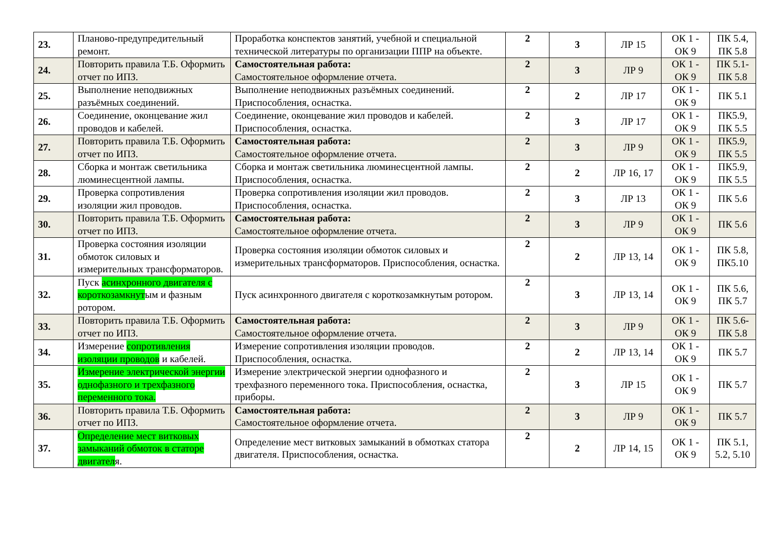| 23. | Планово-предупредительный ремонт. | Проработка конспектов занятий, учебной и специальной технической литературы по организации ППР на объекте. | 2 | 3 | ЛР 15 | ОК 1 - ОК 9 | ПК 5.4, ПК 5.8 |
| 24. | Повторить правила Т.Б. Оформить отчет по ИПЗ. | Самостоятельная работа: Самостоятельное оформление отчета. | 2 | 3 | ЛР 9 | ОК 1 - ОК 9 | ПК 5.1- ПК 5.8 |
| 25. | Выполнение неподвижных разъёмных соединений. | Выполнение неподвижных разъёмных соединений. Приспособления, оснастка. | 2 | 2 | ЛР 17 | ОК 1 - ОК 9 | ПК 5.1 |
| 26. | Соединение, оконцевание жил проводов и кабелей. | Соединение, оконцевание жил проводов и кабелей. Приспособления, оснастка. | 2 | 3 | ЛР 17 | ОК 1 - ОК 9 | ПК5.9, ПК 5.5 |
| 27. | Повторить правила Т.Б. Оформить отчет по ИПЗ. | Самостоятельная работа: Самостоятельное оформление отчета. | 2 | 3 | ЛР 9 | ОК 1 - ОК 9 | ПК5.9, ПК 5.5 |
| 28. | Сборка и монтаж светильника люминесцентной лампы. | Сборка и монтаж светильника люминесцентной лампы. Приспособления, оснастка. | 2 | 2 | ЛР 16, 17 | ОК 1 - ОК 9 | ПК5.9, ПК 5.5 |
| 29. | Проверка сопротивления изоляции жил проводов. | Проверка сопротивления изоляции жил проводов. Приспособления, оснастка. | 2 | 3 | ЛР 13 | ОК 1 - ОК 9 | ПК 5.6 |
| 30. | Повторить правила Т.Б. Оформить отчет по ИПЗ. | Самостоятельная работа: Самостоятельное оформление отчета. | 2 | 3 | ЛР 9 | ОК 1 - ОК 9 | ПК 5.6 |
| 31. | Проверка состояния изоляции обмоток силовых и измерительных трансформаторов. | Проверка состояния изоляции обмоток силовых и измерительных трансформаторов. Приспособления, оснастка. | 2 | 2 | ЛР 13, 14 | ОК 1 - ОК 9 | ПК 5.8, ПК5.10 |
| 32. | Пуск асинхронного двигателя с короткозамкнут ым и фазным ротором. | Пуск асинхронного двигателя с короткозамкнутым ротором. | 2 | 3 | ЛР 13, 14 | ОК 1 - ОК 9 | ПК 5.6, ПК 5.7 |
| 33. | Повторить правила Т.Б. Оформить отчет по ИПЗ. | Самостоятельная работа: Самостоятельное оформление отчета. | 2 | 3 | ЛР 9 | ОК 1 - ОК 9 | ПК 5.6- ПК 5.8 |
| 34. | Измерение сопротивления изоляции проводов и кабелей. | Измерение сопротивления изоляции проводов. Приспособления, оснастка. | 2 | 2 | ЛР 13, 14 | ОК 1 - ОК 9 | ПК 5.7 |
| 35. | Измерение электрической энергии однофазного и трехфазного переменного тока. | Измерение электрической энергии однофазного и трехфазного переменного тока. Приспособления, оснастка, приборы. | 2 | 3 | ЛР 15 | ОК 1 - ОК 9 | ПК 5.7 |
| 36. | Повторить правила Т.Б. Оформить отчет по ИПЗ. | Самостоятельная работа: Самостоятельное оформление отчета. | 2 | 3 | ЛР 9 | ОК 1 - ОК 9 | ПК 5.7 |
| 37. | Определение мест витковых замыканий обмоток в статоре двигател я. | Определение мест витковых замыканий в обмотках статора двигателя. Приспособления, оснастка. | 2 | 2 | ЛР 14, 15 | ОК 1 - ОК 9 | ПК 5.1, 5.2, 5.10 |